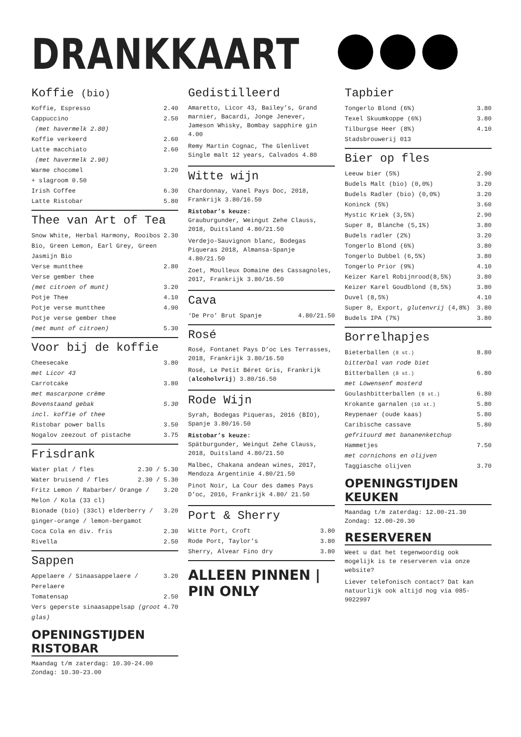DRANKKAART
Koffie (bio)
Koffie, Espresso 2.40
Cappuccino 2.50
(met havermelk 2.80)
Koffie verkeerd 2.60
Latte macchiato 2.60
(met havermelk 2.90)
Warme chocomel 3.20
+ slagroom 0.50
Irish Coffee 6.30
Latte Ristobar 5.80
Thee van Art of Tea
Snow White, Herbal Harmony, Rooibos Bio, Green Lemon, Earl Grey, Green Jasmijn Bio 2.30
Verse muntthee 2.80
Verse gember thee
(met citroen of munt) 3.20
Potje Thee 4.10
Potje verse muntthee 4.90
Potje verse gember thee
(met munt of citroen) 5.30
Voor bij de koffie
Cheesecake
met Licor 43 3.80
Carrotcake
met mascarpone crème 3.80
Bovenstaand gebak
incl. koffie of thee 5.30
Ristobar power balls 3.50
Nogalov zeezout of pistache 3.75
Frisdrank
Water plat / fles 2.30 / 5.30
Water bruisend / fles 2.30 / 5.30
Fritz Lemon / Rabarber/ Orange / Melon / Kola (33 cl) 3.20
Bionade (bio) (33cl) elderberry / ginger-orange / lemon-bergamot 3.20
Coca Cola en div. fris 2.30
Rivella 2.50
Sappen
Appelaere / Sinaasappelaere / Perelaere 3.20
Tomatensap 2.50
Vers geperste sinaasappelsap (groot glas) 4.70
OPENINGSTIJDEN RISTOBAR
Maandag t/m zaterdag: 10.30-24.00
Zondag: 10.30-23.00
Gedistilleerd
Amaretto, Licor 43, Bailey’s, Grand marnier, Bacardi, Jonge Jenever, Jameson Whisky, Bombay sapphire gin 4.00
Remy Martin Cognac, The Glenlivet Single malt 12 years, Calvados 4.80
Witte wijn
Chardonnay, Vanel Pays Doc, 2018, Frankrijk 3.80/16.50
Ristobar’s keuze:
Grauburgunder, Weingut Zehe Clauss, 2018, Duitsland 4.80/21.50
Verdejo-Sauvignon blanc, Bodegas Piqueras 2018, Almansa-Spanje 4.80/21.50
Zoet, Moulleux Domaine des Cassagnoles, 2017, Frankrijk 3.80/16.50
Cava
‘De Pro’ Brut Spanje 4.80/21.50
Rosé
Rosé, Fontanet Pays D’oc Les Terrasses, 2018, Frankrijk 3.80/16.50
Rosé, Le Petit Béret Gris, Frankrijk (alcoholvrij) 3.80/16.50
Rode Wijn
Syrah, Bodegas Piqueras, 2016 (BIO), Spanje 3.80/16.50
Ristobar’s keuze:
Spätburgunder, Weingut Zehe Clauss, 2018, Duitsland 4.80/21.50
Malbec, Chakana andean wines, 2017, Mendoza Argentinie 4.80/21.50
Pinot Noir, La Cour des dames Pays D’oc, 2016, Frankrijk 4.80/ 21.50
Port & Sherry
Witte Port, Croft 3.80
Rode Port, Taylor’s 3.80
Sherry, Alvear Fino dry 3.80
ALLEEN PINNEN | PIN ONLY
Tapbier
Tongerlo Blond (6%) 3.80
Texel Skuumkoppe (6%) 3.80
Tilburgse Heer (8%) 4.10
Stadsbrouwerij 013
Bier op fles
Leeuw bier (5%) 2.90
Budels Malt (bio) (0,0%) 3.20
Budels Radler (bio) (0,0%) 3.20
Koninck (5%) 3.60
Mystic Kriek (3,5%) 2.90
Super 8, Blanche (5,1%) 3.80
Budels radler (2%) 3.20
Tongerlo Blond (6%) 3.80
Tongerlo Dubbel (6,5%) 3.80
Tongerlo Prior (9%) 4.10
Keizer Karel Robijnrood(8,5%) 3.80
Keizer Karel Goudblond (8,5%) 3.80
Duvel (8,5%) 4.10
Super 8, Export, glutenvrij (4,8%) 3.80
Budels IPA (7%) 3.80
Borrelhapjes
Bieterballen (8 st.) 8.80
bitterbal van rode biet
Bitterballen (8 st.) 6.80
met Löwensenf mosterd
Goulashbitterballen (8 st.) 6.80
Krokante garnalen (10 st.) 5.80
Reypenaer (oude kaas) 5.80
Caribische cassave 5.80
gefrituurd met bananenketchup
Hammetjes 7.50
met cornichons en olijven
Taggiasche olijven 3.70
OPENINGSTIJDEN KEUKEN
Maandag t/m zaterdag: 12.00-21.30
Zondag: 12.00-20.30
RESERVEREN
Weet u dat het tegenwoordig ook mogelijk is te reserveren via onze website?
Liever telefonisch contact? Dat kan natuurlijk ook altijd nog via 085-9022997